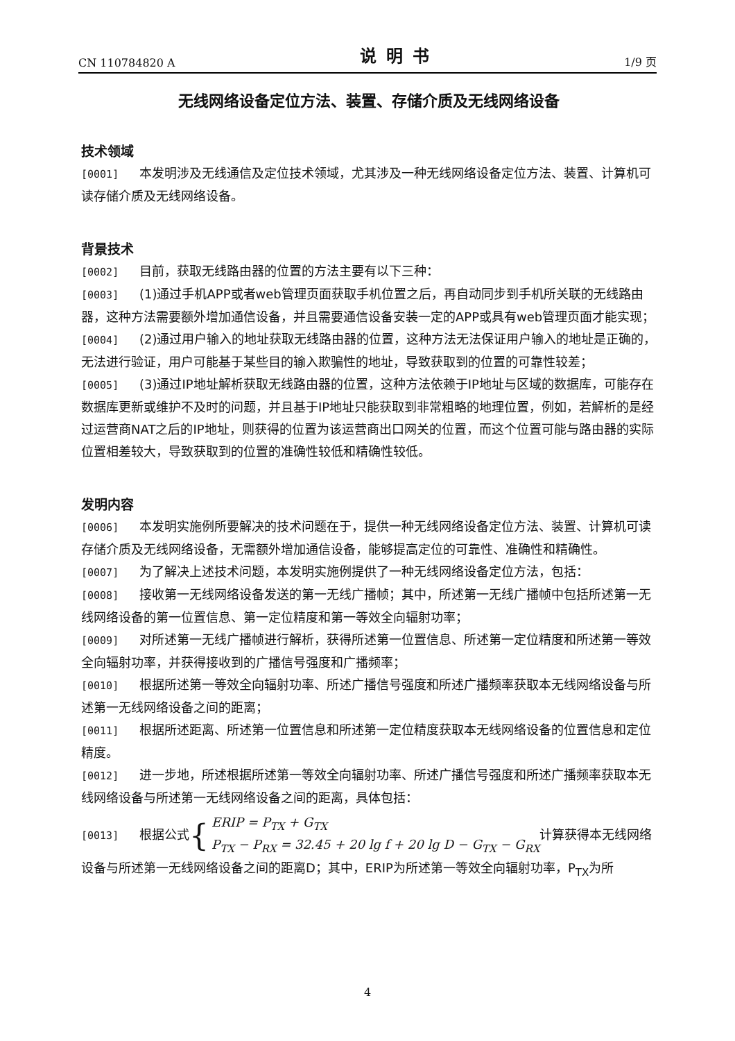CN 110784820 A 说明书 1/9 页
无线网络设备定位方法、装置、存储介质及无线网络设备
技术领域
[0001] 本发明涉及无线通信及定位技术领域，尤其涉及一种无线网络设备定位方法、装置、计算机可读存储介质及无线网络设备。
背景技术
[0002] 目前，获取无线路由器的位置的方法主要有以下三种：
[0003] (1)通过手机APP或者web管理页面获取手机位置之后，再自动同步到手机所关联的无线路由器，这种方法需要额外增加通信设备，并且需要通信设备安装一定的APP或具有web管理页面才能实现；
[0004] (2)通过用户输入的地址获取无线路由器的位置，这种方法无法保证用户输入的地址是正确的，无法进行验证，用户可能基于某些目的输入欺骗性的地址，导致获取到的位置的可靠性较差；
[0005] (3)通过IP地址解析获取无线路由器的位置，这种方法依赖于IP地址与区域的数据库，可能存在数据库更新或维护不及时的问题，并且基于IP地址只能获取到非常粗略的地理位置，例如，若解析的是经过运营商NAT之后的IP地址，则获得的位置为该运营商出口网关的位置，而这个位置可能与路由器的实际位置相差较大，导致获取到的位置的准确性较低和精确性较低。
发明内容
[0006] 本发明实施例所要解决的技术问题在于，提供一种无线网络设备定位方法、装置、计算机可读存储介质及无线网络设备，无需额外增加通信设备，能够提高定位的可靠性、准确性和精确性。
[0007] 为了解决上述技术问题，本发明实施例提供了一种无线网络设备定位方法，包括：
[0008] 接收第一无线网络设备发送的第一无线广播帧；其中，所述第一无线广播帧中包括所述第一无线网络设备的第一位置信息、第一定位精度和第一等效全向辐射功率；
[0009] 对所述第一无线广播帧进行解析，获得所述第一位置信息、所述第一定位精度和所述第一等效全向辐射功率，并获得接收到的广播信号强度和广播频率；
[0010] 根据所述第一等效全向辐射功率、所述广播信号强度和所述广播频率获取本无线网络设备与所述第一无线网络设备之间的距离；
[0011] 根据所述距离、所述第一位置信息和所述第一定位精度获取本无线网络设备的位置信息和定位精度。
[0012] 进一步地，所述根据所述第一等效全向辐射功率、所述广播信号强度和所述广播频率获取本无线网络设备与所述第一无线网络设备之间的距离，具体包括：
[0013] 根据公式{ ERIP = P<sub>TX</sub> + G<sub>TX</sub>
P<sub>TX</sub> − P<sub>RX</sub> = 32.45 + 20 lg f + 20 lg D − G<sub>TX</sub> − G<sub>RX</sub>计算获得本无线网络设备与所述第一无线网络设备之间的距离D；其中，ERIP为所述第一等效全向辐射功率，P<sub>TX</sub>为所
4